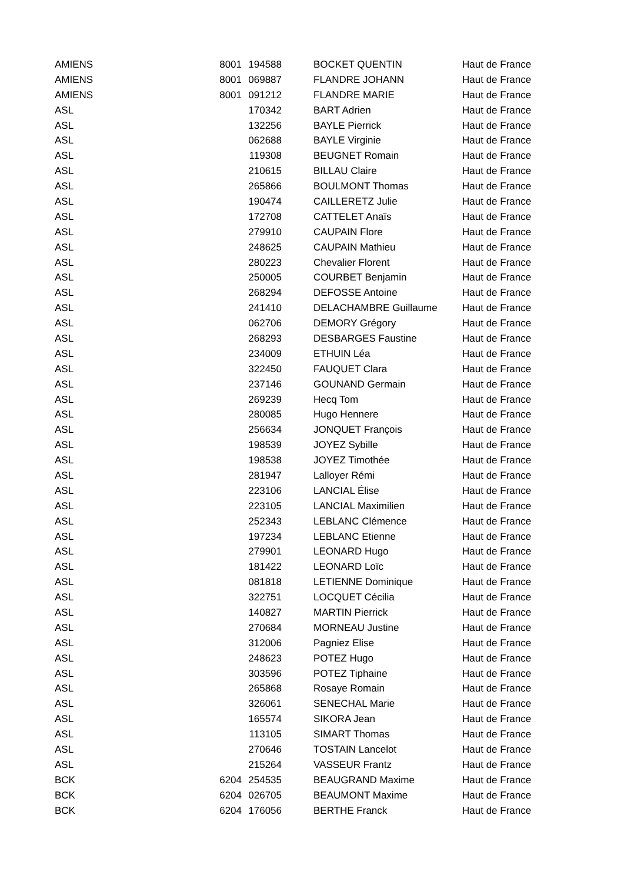| AMIENS | 8001 | 194588 | BOCKET QUENTIN | Haut de France |
| AMIENS | 8001 | 069887 | FLANDRE JOHANN | Haut de France |
| AMIENS | 8001 | 091212 | FLANDRE MARIE | Haut de France |
| ASL | | 170342 | BART Adrien | Haut de France |
| ASL | | 132256 | BAYLE Pierrick | Haut de France |
| ASL | | 062688 | BAYLE Virginie | Haut de France |
| ASL | | 119308 | BEUGNET Romain | Haut de France |
| ASL | | 210615 | BILLAU Claire | Haut de France |
| ASL | | 265866 | BOULMONT Thomas | Haut de France |
| ASL | | 190474 | CAILLERETZ Julie | Haut de France |
| ASL | | 172708 | CATTELET Anaïs | Haut de France |
| ASL | | 279910 | CAUPAIN Flore | Haut de France |
| ASL | | 248625 | CAUPAIN Mathieu | Haut de France |
| ASL | | 280223 | Chevalier Florent | Haut de France |
| ASL | | 250005 | COURBET Benjamin | Haut de France |
| ASL | | 268294 | DEFOSSE Antoine | Haut de France |
| ASL | | 241410 | DELACHAMBRE Guillaume | Haut de France |
| ASL | | 062706 | DEMORY Grégory | Haut de France |
| ASL | | 268293 | DESBARGES Faustine | Haut de France |
| ASL | | 234009 | ETHUIN Léa | Haut de France |
| ASL | | 322450 | FAUQUET Clara | Haut de France |
| ASL | | 237146 | GOUNAND Germain | Haut de France |
| ASL | | 269239 | Hecq Tom | Haut de France |
| ASL | | 280085 | Hugo Hennere | Haut de France |
| ASL | | 256634 | JONQUET François | Haut de France |
| ASL | | 198539 | JOYEZ Sybille | Haut de France |
| ASL | | 198538 | JOYEZ Timothée | Haut de France |
| ASL | | 281947 | Lalloyer Rémi | Haut de France |
| ASL | | 223106 | LANCIAL Élise | Haut de France |
| ASL | | 223105 | LANCIAL Maximilien | Haut de France |
| ASL | | 252343 | LEBLANC Clémence | Haut de France |
| ASL | | 197234 | LEBLANC Etienne | Haut de France |
| ASL | | 279901 | LEONARD Hugo | Haut de France |
| ASL | | 181422 | LEONARD Loïc | Haut de France |
| ASL | | 081818 | LETIENNE Dominique | Haut de France |
| ASL | | 322751 | LOCQUET Cécilia | Haut de France |
| ASL | | 140827 | MARTIN Pierrick | Haut de France |
| ASL | | 270684 | MORNEAU Justine | Haut de France |
| ASL | | 312006 | Pagniez Elise | Haut de France |
| ASL | | 248623 | POTEZ Hugo | Haut de France |
| ASL | | 303596 | POTEZ Tiphaine | Haut de France |
| ASL | | 265868 | Rosaye Romain | Haut de France |
| ASL | | 326061 | SENECHAL Marie | Haut de France |
| ASL | | 165574 | SIKORA Jean | Haut de France |
| ASL | | 113105 | SIMART Thomas | Haut de France |
| ASL | | 270646 | TOSTAIN Lancelot | Haut de France |
| ASL | | 215264 | VASSEUR Frantz | Haut de France |
| BCK | 6204 | 254535 | BEAUGRAND Maxime | Haut de France |
| BCK | 6204 | 026705 | BEAUMONT Maxime | Haut de France |
| BCK | 6204 | 176056 | BERTHE Franck | Haut de France |